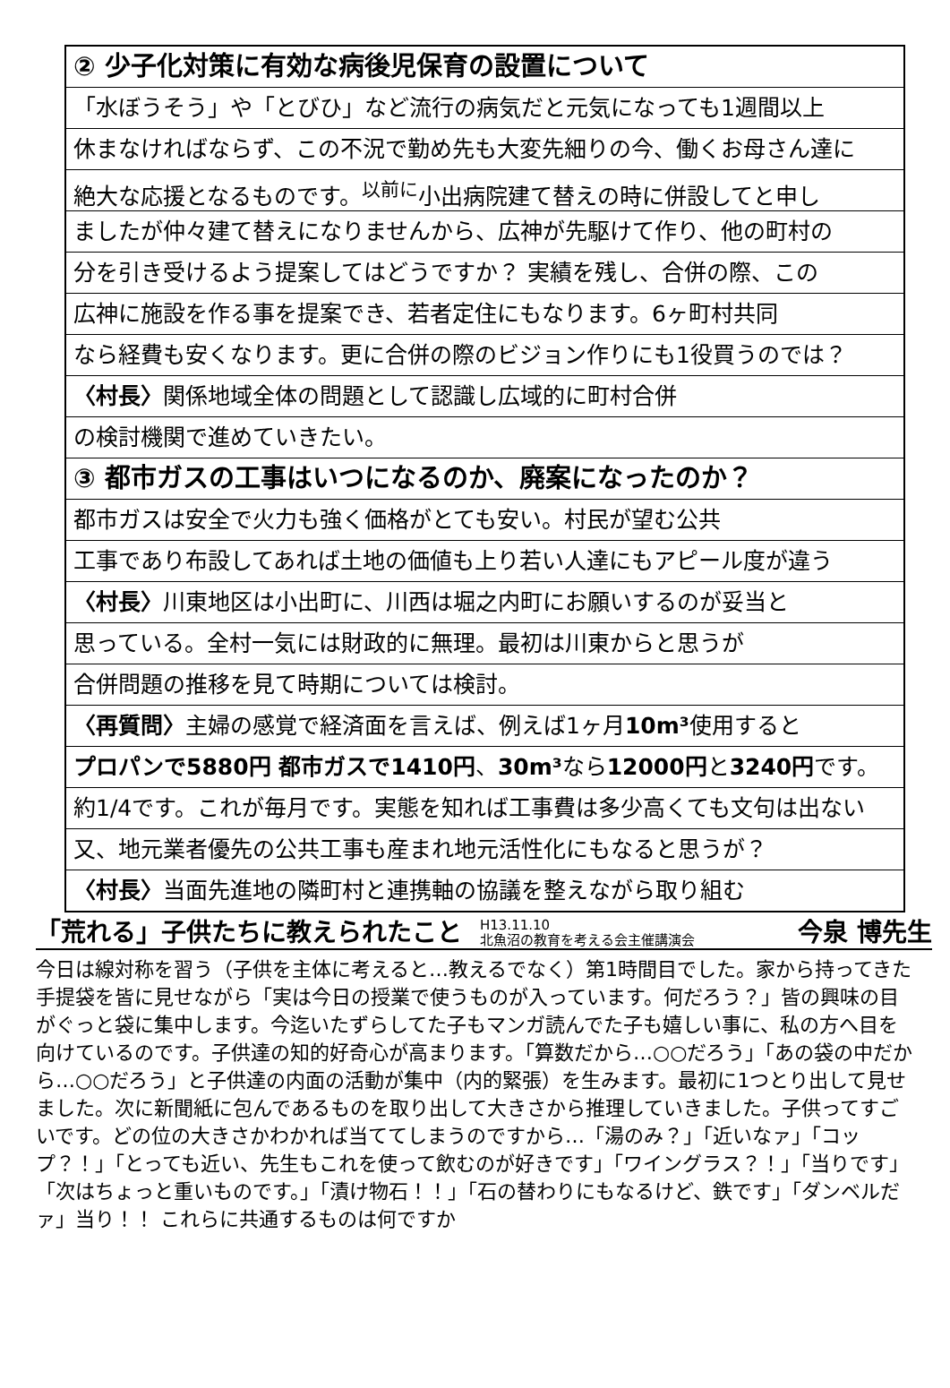② 少子化対策に有効な病後児保育の設置について
「水ぼうそう」や「とびひ」など流行の病気だと元気になっても1週間以上
休まなければならず、この不況で勤め先も大変先細りの今、働くお母さん達に
絶大な応援となるものです。<sup>以前に</sup>小出病院建て替えの時に併設してと申し
ましたが仲々建て替えになりませんから、広神が先駆けて作り、他の町村の
分を引き受けるよう提案してはどうですか？ 実績を残し、合併の際、この
広神に施設を作る事を提案でき、若者定住にもなります。6ヶ町村共同
なら経費も安くなります。更に合併の際のビジョン作りにも1役買うのでは？
〈村長〉関係地域全体の問題として認識し広域的に町村合併
の検討機関で進めていきたい。
③ 都市ガスの工事はいつになるのか、廃案になったのか？
都市ガスは安全で火力も強く価格がとても安い。村民が望む公共
工事であり布設してあれば土地の価値も上り若い人達にもアピール度が違う
〈村長〉川東地区は小出町に、川西は堀之内町にお願いするのが妥当と
思っている。全村一気には財政的に無理。最初は川東からと思うが
合併問題の推移を見て時期については検討。
〈再質問〉主婦の感覚で経済面を言えば、例えば1ヶ月10m³使用すると
プロパンで5880円 都市ガスで1410円、30m³なら12000円と3240円です。
約1/4です。これが毎月です。実態を知れば工事費は多少高くても文句は出ない
又、地元業者優先の公共工事も産まれ地元活性化にもなると思うが？
〈村長〉当面先進地の隣町村と連携軸の協議を整えながら取り組む
「荒れる」子供たちに教えられたこと H13.11.10
北魚沼の教育を考える会主催講演会 今泉 博先生
今日は線対称を習う（子供を主体に考えると…教えるでなく）第1時間目でした。家から持ってきた手提袋を皆に見せながら「実は今日の授業で使うものが入っています。何だろう？」皆の興味の目がぐっと袋に集中します。今迄いたずらしてた子もマンガ読んでた子も嬉しい事に、私の方へ目を向けているのです。子供達の知的好奇心が高まります。「算数だから…○○だろう」「あの袋の中だから…○○だろう」と子供達の内面の活動が集中（内的緊張）を生みます。最初に1つとり出して見せました。次に新聞紙に包んであるものを取り出して大きさから推理していきました。子供ってすごいです。どの位の大きさかわかれば当ててしまうのですから…「湯のみ？」「近いなァ」「コップ？！」「とっても近い、先生もこれを使って飲むのが好きです」「ワイングラス？！」「当りです」「次はちょっと重いものです。」「漬け物石！！」「石の替わりにもなるけど、鉄です」「ダンベルだァ」当り！！ これらに共通するものは何ですか